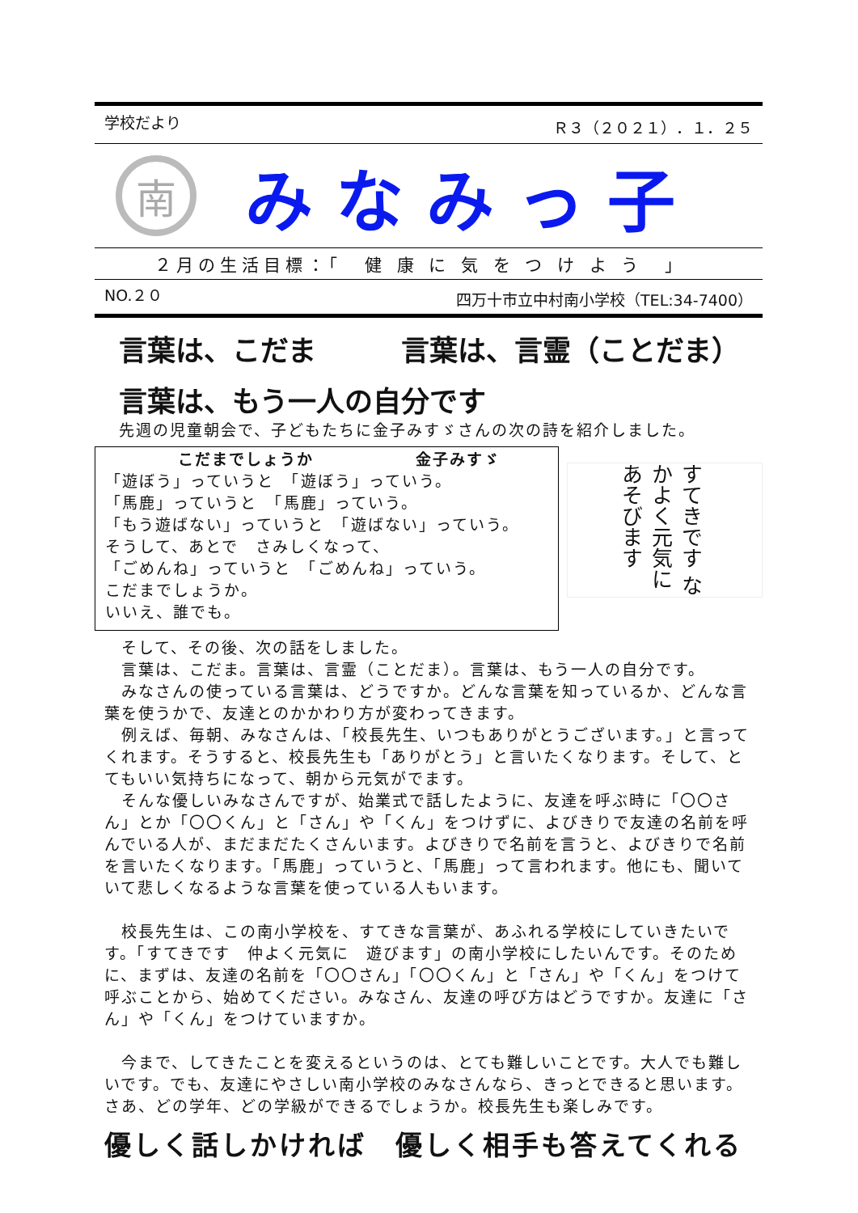学校だより Ｒ３（２０２１）．１．２５
南
みなみっ子
２月の生活目標：「　健 康 に 気 を つ け よ う　」
NO.２０ 四万十市立中村南小学校（TEL:34-7400）
言葉は、こだま　　　言葉は、言霊（ことだま）
言葉は、もう一人の自分です
先週の児童朝会で、子どもたちに金子みすゞさんの次の詩を紹介しました。
こだまでしょうか　　　　　　金子みすゞ
「遊ぼう」っていうと　「遊ぼう」っていう。
「馬鹿」っていうと　「馬鹿」っていう。
「もう遊ばない」っていうと　「遊ばない」っていう。
そうして、あとで　さみしくなって、
「ごめんね」っていうと　「ごめんね」っていう。
こだまでしょうか。
いいえ、誰でも。
すてきです なかよく元気に あそびます
　そして、その後、次の話をしました。
　言葉は、こだま。言葉は、言霊（ことだま）。言葉は、もう一人の自分です。
　みなさんの使っている言葉は、どうですか。どんな言葉を知っているか、どんな言葉を使うかで、友達とのかかわり方が変わってきます。
　例えば、毎朝、みなさんは、「校長先生、いつもありがとうございます。」と言ってくれます。そうすると、校長先生も「ありがとう」と言いたくなります。そして、とてもいい気持ちになって、朝から元気がでます。
　そんな優しいみなさんですが、始業式で話したように、友達を呼ぶ時に「〇〇さん」とか「〇〇くん」と「さん」や「くん」をつけずに、よびきりで友達の名前を呼んでいる人が、まだまだたくさんいます。よびきりで名前を言うと、よびきりで名前を言いたくなります。「馬鹿」っていうと、「馬鹿」って言われます。他にも、聞いていて悲しくなるような言葉を使っている人もいます。
　校長先生は、この南小学校を、すてきな言葉が、あふれる学校にしていきたいです。「すてきです　仲よく元気に　遊びます」の南小学校にしたいんです。そのために、まずは、友達の名前を「〇〇さん」「〇〇くん」と「さん」や「くん」をつけて呼ぶことから、始めてください。みなさん、友達の呼び方はどうですか。友達に「さん」や「くん」をつけていますか。
　今まで、してきたことを変えるというのは、とても難しいことです。大人でも難しいです。でも、友達にやさしい南小学校のみなさんなら、きっとできると思います。さあ、どの学年、どの学級ができるでしょうか。校長先生も楽しみです。
優しく話しかければ　優しく相手も答えてくれる